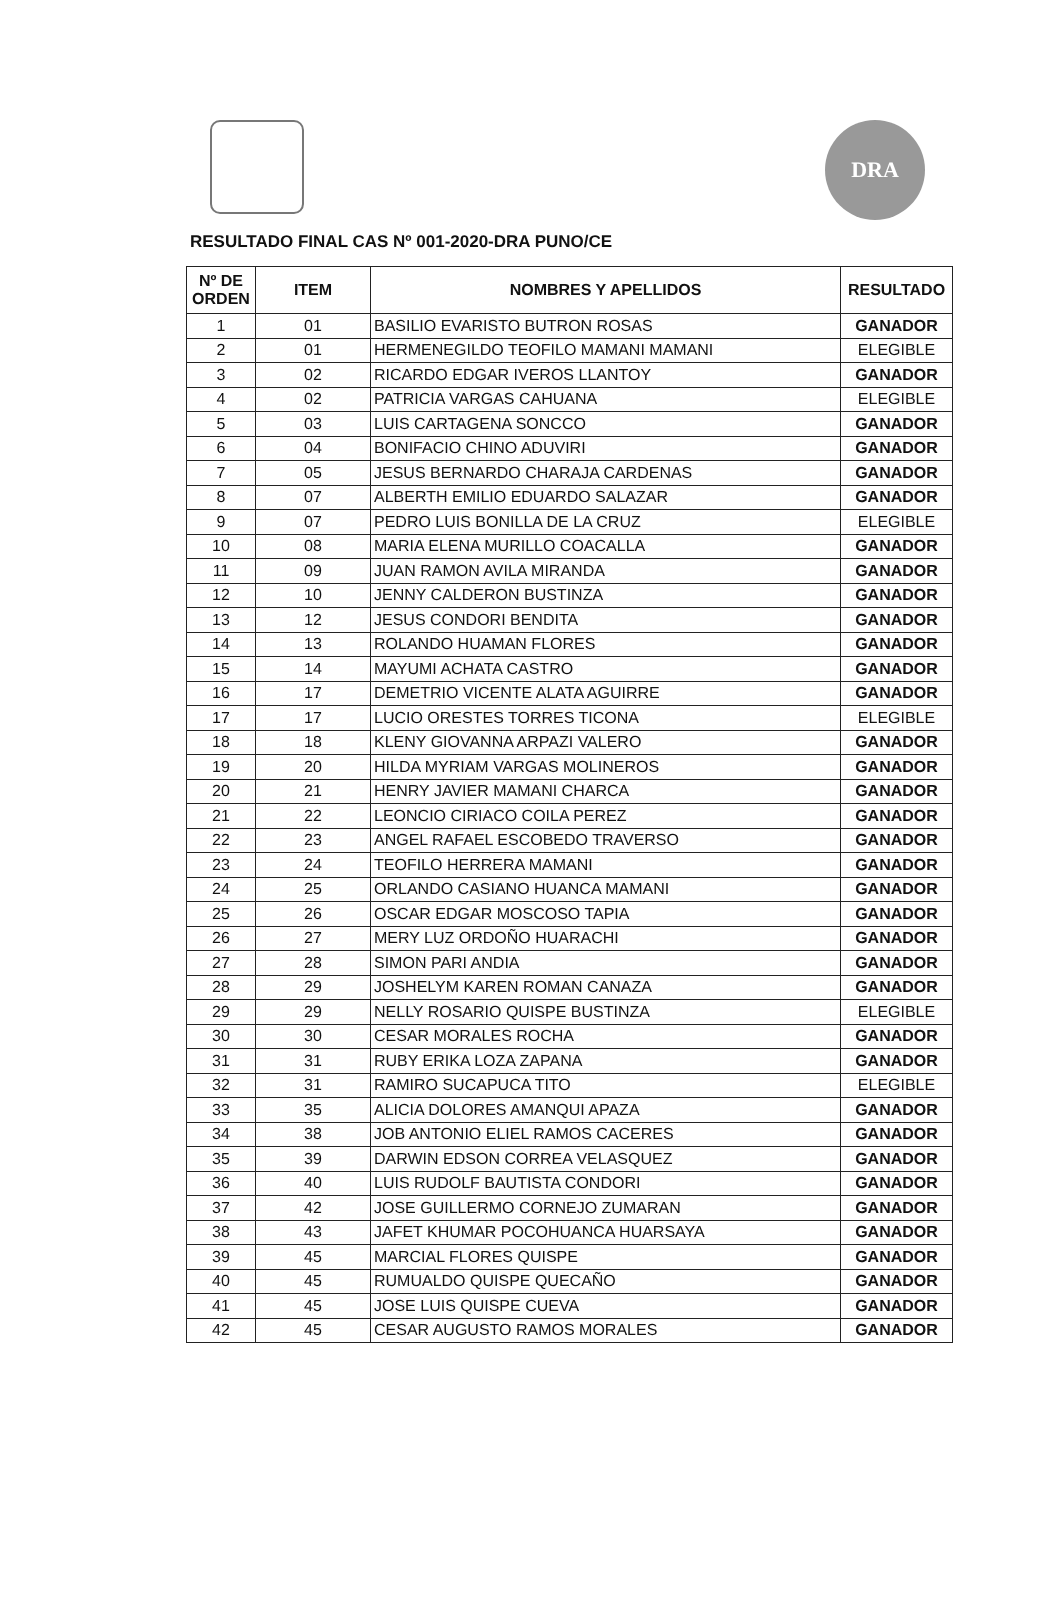DRA
RESULTADO FINAL CAS Nº 001-2020-DRA PUNO/CE
| Nº DE ORDEN | ITEM | NOMBRES Y APELLIDOS | RESULTADO |
| --- | --- | --- | --- |
| 1 | 01 | BASILIO EVARISTO BUTRON ROSAS | GANADOR |
| 2 | 01 | HERMENEGILDO TEOFILO MAMANI MAMANI | ELEGIBLE |
| 3 | 02 | RICARDO EDGAR IVEROS LLANTOY | GANADOR |
| 4 | 02 | PATRICIA VARGAS CAHUANA | ELEGIBLE |
| 5 | 03 | LUIS CARTAGENA SONCCO | GANADOR |
| 6 | 04 | BONIFACIO CHINO ADUVIRI | GANADOR |
| 7 | 05 | JESUS BERNARDO CHARAJA CARDENAS | GANADOR |
| 8 | 07 | ALBERTH EMILIO EDUARDO SALAZAR | GANADOR |
| 9 | 07 | PEDRO LUIS BONILLA DE LA CRUZ | ELEGIBLE |
| 10 | 08 | MARIA ELENA MURILLO COACALLA | GANADOR |
| 11 | 09 | JUAN RAMON AVILA MIRANDA | GANADOR |
| 12 | 10 | JENNY CALDERON BUSTINZA | GANADOR |
| 13 | 12 | JESUS CONDORI BENDITA | GANADOR |
| 14 | 13 | ROLANDO HUAMAN FLORES | GANADOR |
| 15 | 14 | MAYUMI ACHATA CASTRO | GANADOR |
| 16 | 17 | DEMETRIO VICENTE ALATA AGUIRRE | GANADOR |
| 17 | 17 | LUCIO ORESTES TORRES TICONA | ELEGIBLE |
| 18 | 18 | KLENY GIOVANNA ARPAZI VALERO | GANADOR |
| 19 | 20 | HILDA MYRIAM VARGAS MOLINEROS | GANADOR |
| 20 | 21 | HENRY JAVIER MAMANI CHARCA | GANADOR |
| 21 | 22 | LEONCIO CIRIACO COILA PEREZ | GANADOR |
| 22 | 23 | ANGEL RAFAEL ESCOBEDO TRAVERSO | GANADOR |
| 23 | 24 | TEOFILO HERRERA MAMANI | GANADOR |
| 24 | 25 | ORLANDO CASIANO HUANCA MAMANI | GANADOR |
| 25 | 26 | OSCAR EDGAR MOSCOSO TAPIA | GANADOR |
| 26 | 27 | MERY LUZ ORDOÑO HUARACHI | GANADOR |
| 27 | 28 | SIMON PARI ANDIA | GANADOR |
| 28 | 29 | JOSHELYM KAREN ROMAN CANAZA | GANADOR |
| 29 | 29 | NELLY ROSARIO QUISPE BUSTINZA | ELEGIBLE |
| 30 | 30 | CESAR MORALES ROCHA | GANADOR |
| 31 | 31 | RUBY ERIKA LOZA ZAPANA | GANADOR |
| 32 | 31 | RAMIRO SUCAPUCA TITO | ELEGIBLE |
| 33 | 35 | ALICIA DOLORES AMANQUI APAZA | GANADOR |
| 34 | 38 | JOB ANTONIO ELIEL RAMOS CACERES | GANADOR |
| 35 | 39 | DARWIN EDSON CORREA VELASQUEZ | GANADOR |
| 36 | 40 | LUIS RUDOLF BAUTISTA CONDORI | GANADOR |
| 37 | 42 | JOSE GUILLERMO CORNEJO ZUMARAN | GANADOR |
| 38 | 43 | JAFET KHUMAR POCOHUANCA HUARSAYA | GANADOR |
| 39 | 45 | MARCIAL FLORES QUISPE | GANADOR |
| 40 | 45 | RUMUALDO QUISPE QUECAÑO | GANADOR |
| 41 | 45 | JOSE LUIS QUISPE CUEVA | GANADOR |
| 42 | 45 | CESAR AUGUSTO RAMOS MORALES | GANADOR |